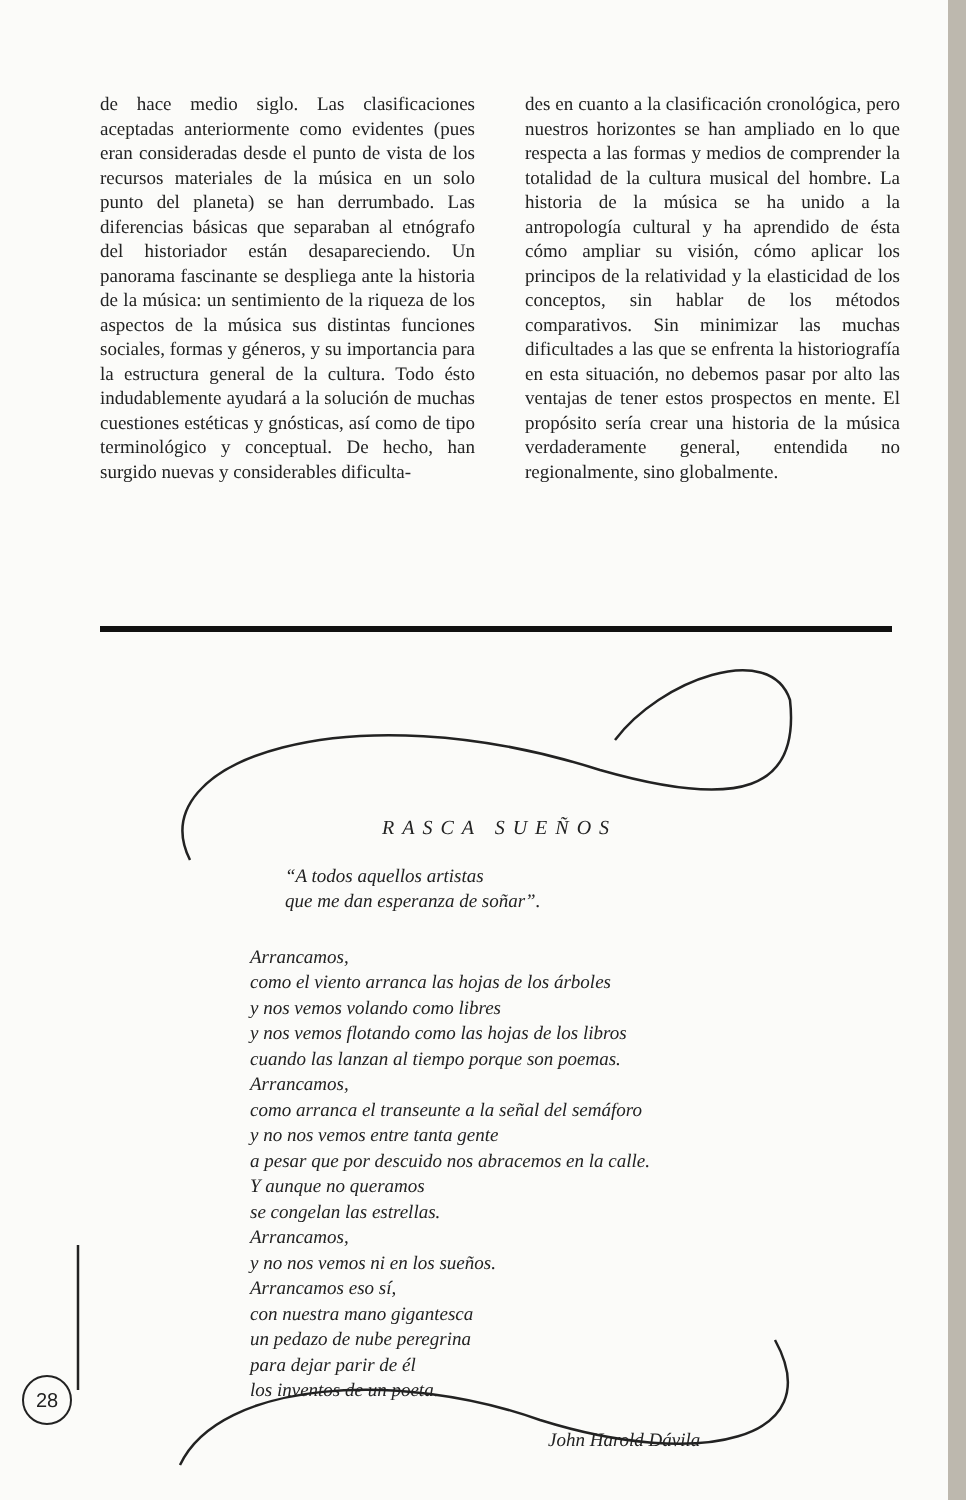de hace medio siglo. Las clasificaciones aceptadas anteriormente como evidentes (pues eran consideradas desde el punto de vista de los recursos materiales de la música en un solo punto del planeta) se han derrumbado. Las diferencias básicas que separaban al etnógrafo del historiador están desapareciendo. Un panorama fascinante se despliega ante la historia de la música: un sentimiento de la riqueza de los aspectos de la música sus distintas funciones sociales, formas y géneros, y su importancia para la estructura general de la cultura. Todo ésto indudablemente ayudará a la solución de muchas cuestiones estéticas y gnósticas, así como de tipo terminológico y conceptual. De hecho, han surgido nuevas y considerables dificulta-
des en cuanto a la clasificación cronológica, pero nuestros horizontes se han ampliado en lo que respecta a las formas y medios de comprender la totalidad de la cultura musical del hombre. La historia de la música se ha unido a la antropología cultural y ha aprendido de ésta cómo ampliar su visión, cómo aplicar los principos de la relatividad y la elasticidad de los conceptos, sin hablar de los métodos comparativos. Sin minimizar las muchas dificultades a las que se enfrenta la historiografía en esta situación, no debemos pasar por alto las ventajas de tener estos prospectos en mente. El propósito sería crear una historia de la música verdaderamente general, entendida no regionalmente, sino globalmente.
RASCA SUEÑOS
“A todos aquellos artistas
que me dan esperanza de soñar”.
Arrancamos,
como el viento arranca las hojas de los árboles
y nos vemos volando como libres
y nos vemos flotando como las hojas de los libros
cuando las lanzan al tiempo porque son poemas.
Arrancamos,
como arranca el transeunte a la señal del semáforo
y no nos vemos entre tanta gente
a pesar que por descuido nos abracemos en la calle.
Y aunque no queramos
se congelan las estrellas.
Arrancamos,
y no nos vemos ni en los sueños.
Arrancamos eso sí,
con nuestra mano gigantesca
un pedazo de nube peregrina
para dejar parir de él
los inventos de un poeta.
John Harold Dávila
28